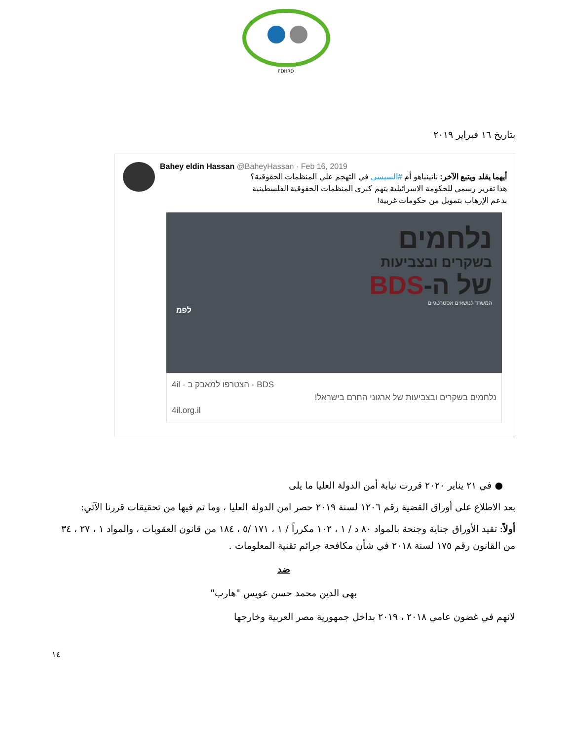FDHRD
بتاريخ ١٦ فبراير ٢٠١٩
Bahey eldin Hassan @BaheyHassan · Feb 16, 2019
أيهما يقلد ويتبع الآخر: ناتينياهو أم #السيسي في التهجم علي المنظمات الحقوقية؟
هذا تقرير رسمي للحكومة الاسرائيلية يتهم كبري المنظمات الحقوقية الفلسطينية
بدعم الإرهاب بتمويل من حكومات غربية!
נלחמים
בשקרים ובצביעות
של ה-BDS
המשרד לנושאים אסטרטגיים
לפמ
4il - הצטרפו למאבק ב - BDS
נלחמים בשקרים ובצביעות של ארגוני החרם בישראל!
4il.org.il
● في ٢١ يناير ٢٠٢٠ قررت نيابة أمن الدولة العليا ما يلى
بعد الاطلاع على أوراق القضية رقم ١٢٠٦ لسنة ٢٠١٩ حصر امن الدولة العليا ، وما تم فيها من تحقيقات قررنا الآتي:
أولاً: تقيد الأوراق جناية وجنحة بالمواد ٨٠ د / ١ ، ١٠٢ مكرراً / ١ ، ١٧١ /٥ ، ١٨٤ من قانون العقوبات ، والمواد ١ ، ٢٧ ، ٣٤ من القانون رقم ١٧٥ لسنة ٢٠١٨ في شأن مكافحة جرائم تقنية المعلومات .
ضد
بهى الدين محمد حسن عويس "هارب"
لانهم في غضون عامي ٢٠١٨ ، ٢٠١٩ بداخل جمهورية مصر العربية وخارجها
١٤